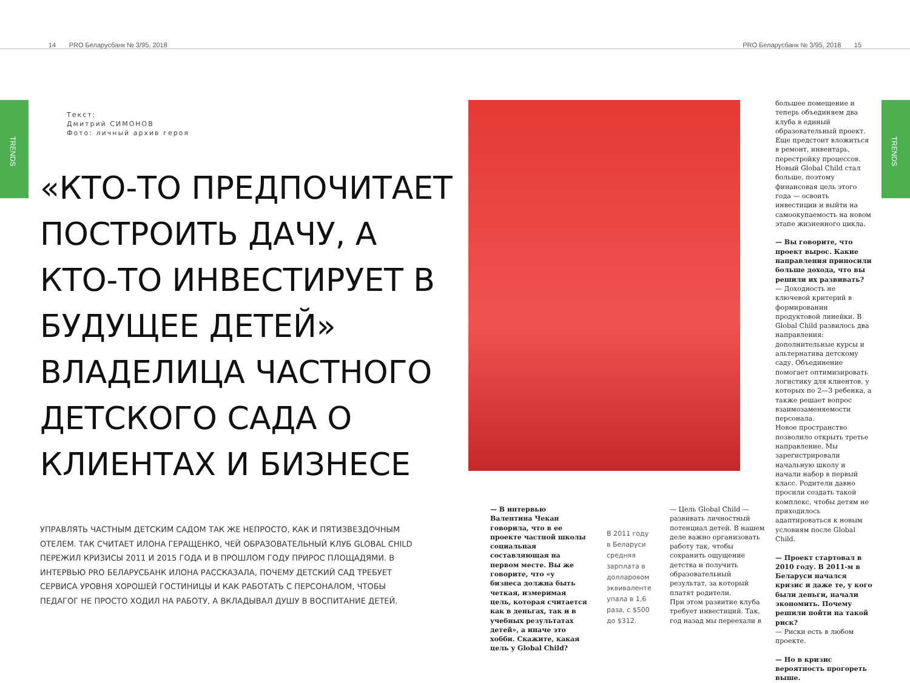14 PRO Беларусбанк № 3/95, 2018 PRO Беларусбанк № 3/95, 2018 15
TRENDS
TRENDS
Текст:
Дмитрий СИМОНОВ
Фото: личный архив героя
«КТО-ТО ПРЕДПОЧИТАЕТ ПОСТРОИТЬ ДАЧУ, А КТО-ТО ИНВЕСТИРУЕТ В БУДУЩЕЕ ДЕТЕЙ» ВЛАДЕЛИЦА ЧАСТНОГО ДЕТСКОГО САДА О КЛИЕНТАХ И БИЗНЕСЕ
УПРАВЛЯТЬ ЧАСТНЫМ ДЕТСКИМ САДОМ ТАК ЖЕ НЕПРОСТО, КАК И ПЯТИЗВЕЗДОЧНЫМ ОТЕЛЕМ. ТАК СЧИТАЕТ ИЛОНА ГЕРАЩЕНКО, ЧЕЙ ОБРАЗОВАТЕЛЬНЫЙ КЛУБ GLOBAL CHILD ПЕРЕЖИЛ КРИЗИСЫ 2011 И 2015 ГОДА И В ПРОШЛОМ ГОДУ ПРИРОС ПЛОЩАДЯМИ. В ИНТЕРВЬЮ PRO БЕЛАРУСБАНК ИЛОНА РАССКАЗАЛА, ПОЧЕМУ ДЕТСКИЙ САД ТРЕБУЕТ СЕРВИСА УРОВНЯ ХОРОШЕЙ ГОСТИНИЦЫ И КАК РАБОТАТЬ С ПЕРСОНАЛОМ, ЧТОБЫ ПЕДАГОГ НЕ ПРОСТО ХОДИЛ НА РАБОТУ, А ВКЛАДЫВАЛ ДУШУ В ВОСПИТАНИЕ ДЕТЕЙ.
— В интервью Валентина Чекан говорила, что в ее проекте частной школы социальная составляющая на первом месте. Вы же говорите, что «у бизнеса должна быть четкая, измеримая цель, которая считается как в деньгах, так и в учебных результатах детей», а иначе это хобби. Скажите, какая цель у Global Child?
В 2011 году в Беларуси средняя зарплата в долларовом эквиваленте упала в 1,6 раза, с $500 до $312.
— Цель Global Child — развивать личностный потенциал детей. В нашем деле важно организовать работу так, чтобы сохранить ощущение детства и получить образовательный результат, за который платят родители.
При этом развитие клуба требует инвестиций. Так, год назад мы переехали в
большее помещение и теперь объединяем два клуба в единый образовательный проект. Еще предстоит вложиться в ремонт, инвентарь, перестройку процессов. Новый Global Child стал больше, поэтому финансовая цель этого года — освоить инвестиции и выйти на самоокупаемость на новом этапе жизненного цикла.
— Вы говорите, что проект вырос. Какие направления приносили больше дохода, что вы решили их развивать?
— Доходность не ключевой критерий в формировании продуктовой линейки. В Global Child развилось два направления: дополнительные курсы и альтернатива детскому саду. Объединение помогает оптимизировать логистику для клиентов, у которых по 2—3 ребенка, а также решает вопрос взаимозаменяемости персонала.
Новое пространство позволило открыть третье направление. Мы зарегистрировали начальную школу и начали набор в первый класс. Родители давно просили создать такой комплекс, чтобы детям не приходилось адаптироваться к новым условиям после Global Child.
— Проект стартовал в 2010 году. В 2011-м в Беларуси начался кризис и даже те, у кого были деньги, начали экономить. Почему решили пойти на такой риск?
— Риски есть в любом проекте.
— Но в кризис вероятность прогореть выше.